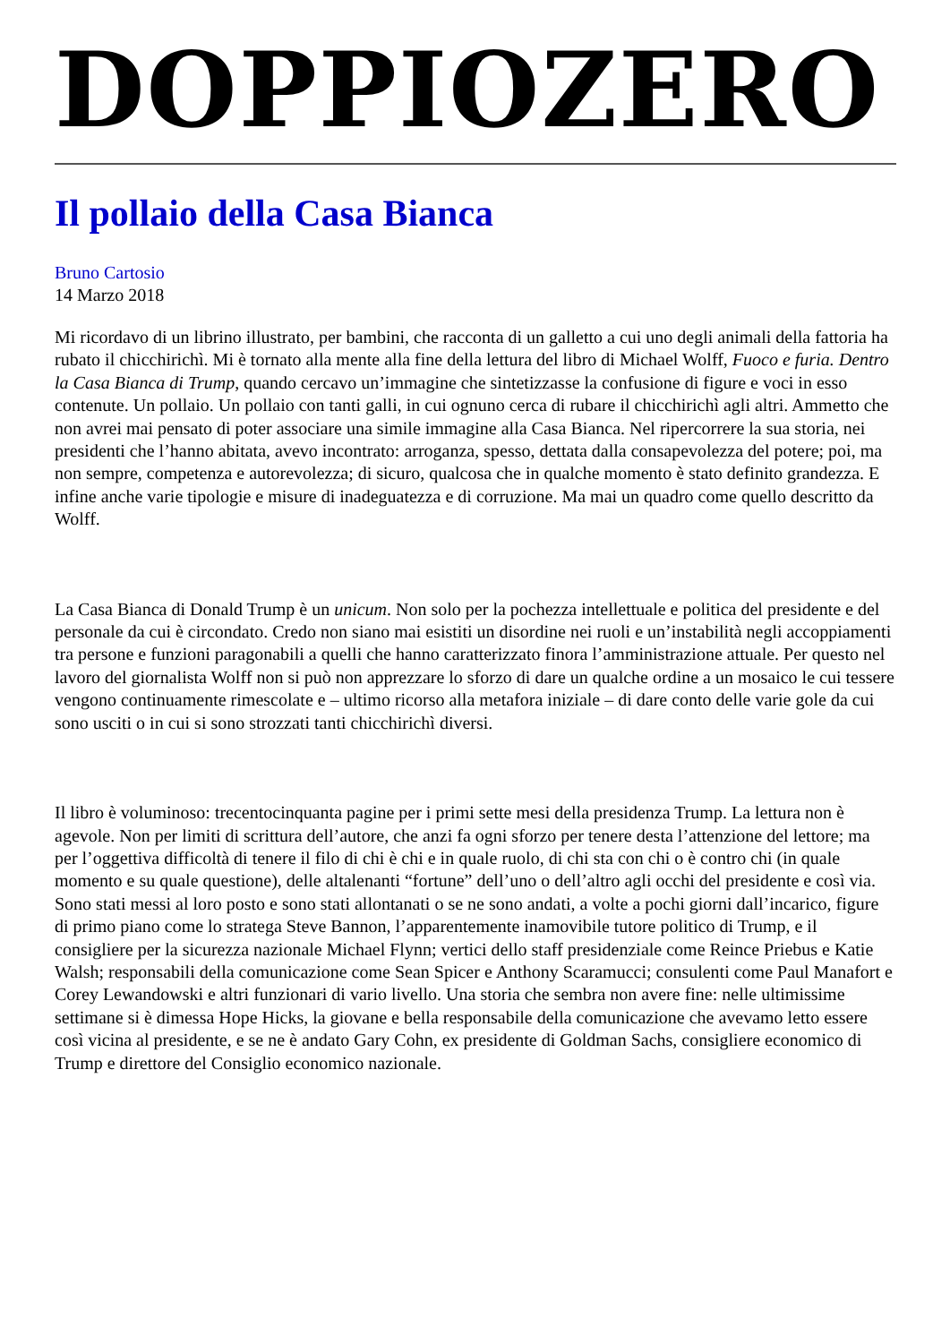DOPPIOZERO
Il pollaio della Casa Bianca
Bruno Cartosio
14 Marzo 2018
Mi ricordavo di un librino illustrato, per bambini, che racconta di un galletto a cui uno degli animali della fattoria ha rubato il chicchirichì. Mi è tornato alla mente alla fine della lettura del libro di Michael Wolff, Fuoco e furia. Dentro la Casa Bianca di Trump, quando cercavo un’immagine che sintetizzasse la confusione di figure e voci in esso contenute. Un pollaio. Un pollaio con tanti galli, in cui ognuno cerca di rubare il chicchirichì agli altri. Ammetto che non avrei mai pensato di poter associare una simile immagine alla Casa Bianca. Nel ripercorrere la sua storia, nei presidenti che l’hanno abitata, avevo incontrato: arroganza, spesso, dettata dalla consapevolezza del potere; poi, ma non sempre, competenza e autorevolezza; di sicuro, qualcosa che in qualche momento è stato definito grandezza. E infine anche varie tipologie e misure di inadeguatezza e di corruzione. Ma mai un quadro come quello descritto da Wolff.
La Casa Bianca di Donald Trump è un unicum. Non solo per la pochezza intellettuale e politica del presidente e del personale da cui è circondato. Credo non siano mai esistiti un disordine nei ruoli e un’instabilità negli accoppiamenti tra persone e funzioni paragonabili a quelli che hanno caratterizzato finora l’amministrazione attuale. Per questo nel lavoro del giornalista Wolff non si può non apprezzare lo sforzo di dare un qualche ordine a un mosaico le cui tessere vengono continuamente rimescolate e – ultimo ricorso alla metafora iniziale – di dare conto delle varie gole da cui sono usciti o in cui si sono strozzati tanti chicchirichì diversi.
Il libro è voluminoso: trecentocinquanta pagine per i primi sette mesi della presidenza Trump. La lettura non è agevole. Non per limiti di scrittura dell’autore, che anzi fa ogni sforzo per tenere desta l’attenzione del lettore; ma per l’oggettiva difficoltà di tenere il filo di chi è chi e in quale ruolo, di chi sta con chi o è contro chi (in quale momento e su quale questione), delle altalenanti “fortune” dell’uno o dell’altro agli occhi del presidente e così via. Sono stati messi al loro posto e sono stati allontanati o se ne sono andati, a volte a pochi giorni dall’incarico, figure di primo piano come lo stratega Steve Bannon, l’apparentemente inamovibile tutore politico di Trump, e il consigliere per la sicurezza nazionale Michael Flynn; vertici dello staff presidenziale come Reince Priebus e Katie Walsh; responsabili della comunicazione come Sean Spicer e Anthony Scaramucci; consulenti come Paul Manafort e Corey Lewandowski e altri funzionari di vario livello. Una storia che sembra non avere fine: nelle ultimissime settimane si è dimessa Hope Hicks, la giovane e bella responsabile della comunicazione che avevamo letto essere così vicina al presidente, e se ne è andato Gary Cohn, ex presidente di Goldman Sachs, consigliere economico di Trump e direttore del Consiglio economico nazionale.